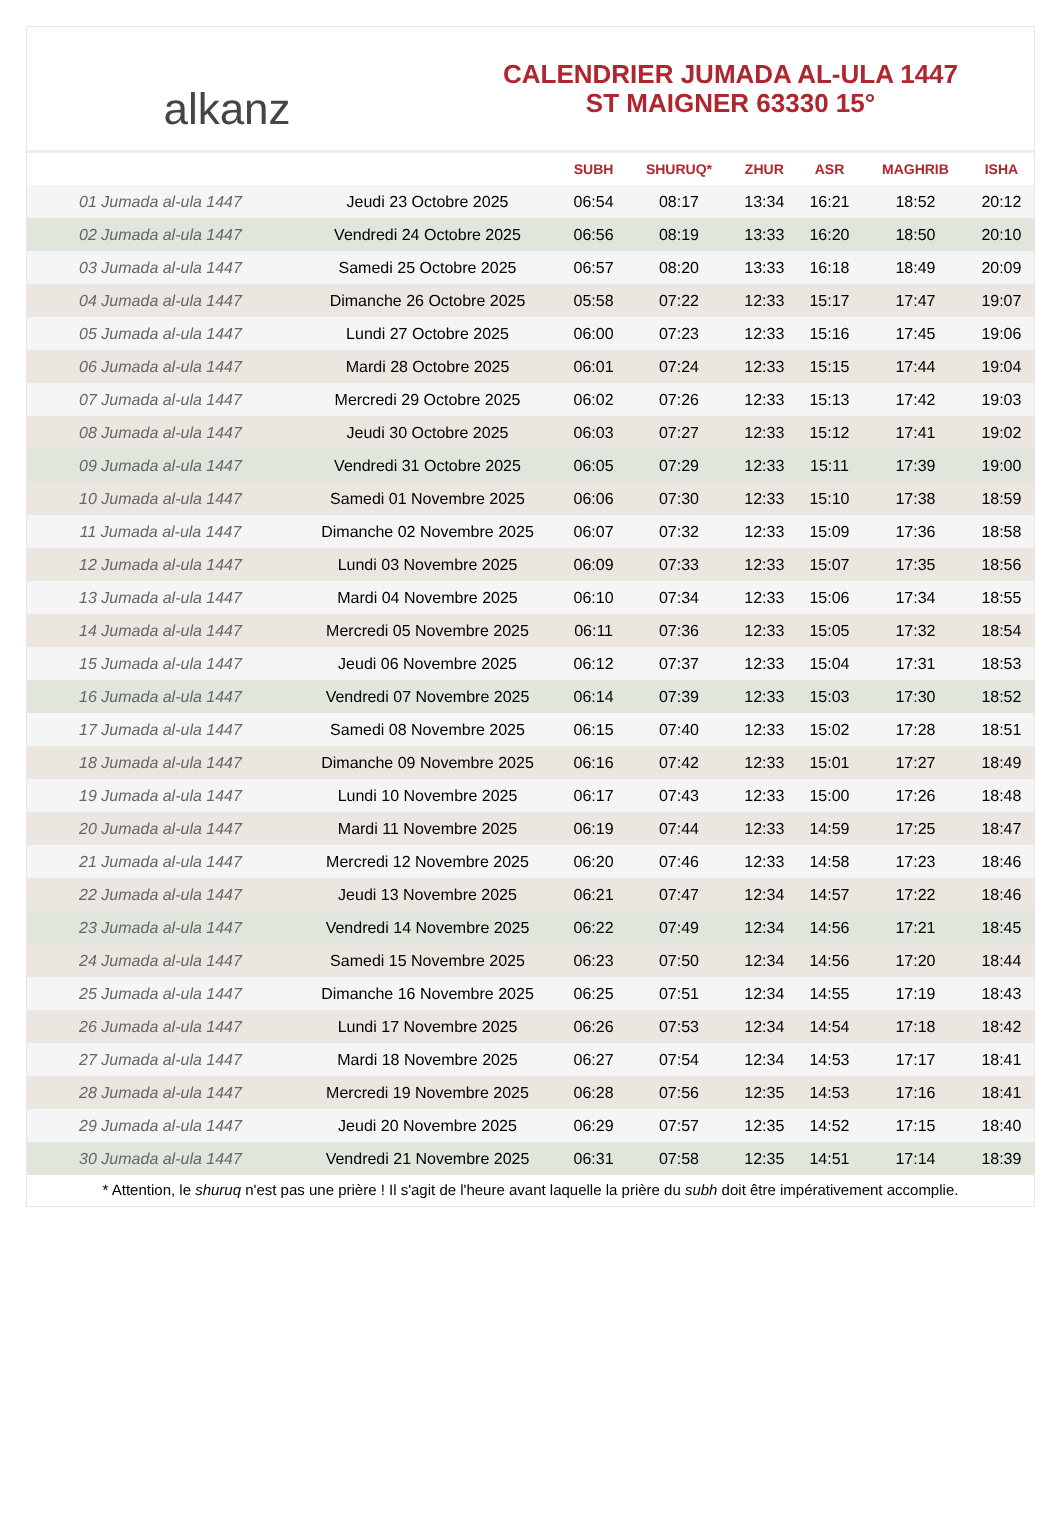alkanz
CALENDRIER JUMADA AL-ULA 1447
ST MAIGNER 63330 15°
| | | SUBH | SHURUQ* | ZHUR | ASR | MAGHRIB | ISHA |
| --- | --- | --- | --- | --- | --- | --- | --- |
| 01 Jumada al-ula 1447 | Jeudi 23 Octobre 2025 | 06:54 | 08:17 | 13:34 | 16:21 | 18:52 | 20:12 |
| 02 Jumada al-ula 1447 | Vendredi 24 Octobre 2025 | 06:56 | 08:19 | 13:33 | 16:20 | 18:50 | 20:10 |
| 03 Jumada al-ula 1447 | Samedi 25 Octobre 2025 | 06:57 | 08:20 | 13:33 | 16:18 | 18:49 | 20:09 |
| 04 Jumada al-ula 1447 | Dimanche 26 Octobre 2025 | 05:58 | 07:22 | 12:33 | 15:17 | 17:47 | 19:07 |
| 05 Jumada al-ula 1447 | Lundi 27 Octobre 2025 | 06:00 | 07:23 | 12:33 | 15:16 | 17:45 | 19:06 |
| 06 Jumada al-ula 1447 | Mardi 28 Octobre 2025 | 06:01 | 07:24 | 12:33 | 15:15 | 17:44 | 19:04 |
| 07 Jumada al-ula 1447 | Mercredi 29 Octobre 2025 | 06:02 | 07:26 | 12:33 | 15:13 | 17:42 | 19:03 |
| 08 Jumada al-ula 1447 | Jeudi 30 Octobre 2025 | 06:03 | 07:27 | 12:33 | 15:12 | 17:41 | 19:02 |
| 09 Jumada al-ula 1447 | Vendredi 31 Octobre 2025 | 06:05 | 07:29 | 12:33 | 15:11 | 17:39 | 19:00 |
| 10 Jumada al-ula 1447 | Samedi 01 Novembre 2025 | 06:06 | 07:30 | 12:33 | 15:10 | 17:38 | 18:59 |
| 11 Jumada al-ula 1447 | Dimanche 02 Novembre 2025 | 06:07 | 07:32 | 12:33 | 15:09 | 17:36 | 18:58 |
| 12 Jumada al-ula 1447 | Lundi 03 Novembre 2025 | 06:09 | 07:33 | 12:33 | 15:07 | 17:35 | 18:56 |
| 13 Jumada al-ula 1447 | Mardi 04 Novembre 2025 | 06:10 | 07:34 | 12:33 | 15:06 | 17:34 | 18:55 |
| 14 Jumada al-ula 1447 | Mercredi 05 Novembre 2025 | 06:11 | 07:36 | 12:33 | 15:05 | 17:32 | 18:54 |
| 15 Jumada al-ula 1447 | Jeudi 06 Novembre 2025 | 06:12 | 07:37 | 12:33 | 15:04 | 17:31 | 18:53 |
| 16 Jumada al-ula 1447 | Vendredi 07 Novembre 2025 | 06:14 | 07:39 | 12:33 | 15:03 | 17:30 | 18:52 |
| 17 Jumada al-ula 1447 | Samedi 08 Novembre 2025 | 06:15 | 07:40 | 12:33 | 15:02 | 17:28 | 18:51 |
| 18 Jumada al-ula 1447 | Dimanche 09 Novembre 2025 | 06:16 | 07:42 | 12:33 | 15:01 | 17:27 | 18:49 |
| 19 Jumada al-ula 1447 | Lundi 10 Novembre 2025 | 06:17 | 07:43 | 12:33 | 15:00 | 17:26 | 18:48 |
| 20 Jumada al-ula 1447 | Mardi 11 Novembre 2025 | 06:19 | 07:44 | 12:33 | 14:59 | 17:25 | 18:47 |
| 21 Jumada al-ula 1447 | Mercredi 12 Novembre 2025 | 06:20 | 07:46 | 12:33 | 14:58 | 17:23 | 18:46 |
| 22 Jumada al-ula 1447 | Jeudi 13 Novembre 2025 | 06:21 | 07:47 | 12:34 | 14:57 | 17:22 | 18:46 |
| 23 Jumada al-ula 1447 | Vendredi 14 Novembre 2025 | 06:22 | 07:49 | 12:34 | 14:56 | 17:21 | 18:45 |
| 24 Jumada al-ula 1447 | Samedi 15 Novembre 2025 | 06:23 | 07:50 | 12:34 | 14:56 | 17:20 | 18:44 |
| 25 Jumada al-ula 1447 | Dimanche 16 Novembre 2025 | 06:25 | 07:51 | 12:34 | 14:55 | 17:19 | 18:43 |
| 26 Jumada al-ula 1447 | Lundi 17 Novembre 2025 | 06:26 | 07:53 | 12:34 | 14:54 | 17:18 | 18:42 |
| 27 Jumada al-ula 1447 | Mardi 18 Novembre 2025 | 06:27 | 07:54 | 12:34 | 14:53 | 17:17 | 18:41 |
| 28 Jumada al-ula 1447 | Mercredi 19 Novembre 2025 | 06:28 | 07:56 | 12:35 | 14:53 | 17:16 | 18:41 |
| 29 Jumada al-ula 1447 | Jeudi 20 Novembre 2025 | 06:29 | 07:57 | 12:35 | 14:52 | 17:15 | 18:40 |
| 30 Jumada al-ula 1447 | Vendredi 21 Novembre 2025 | 06:31 | 07:58 | 12:35 | 14:51 | 17:14 | 18:39 |
* Attention, le shuruq n'est pas une prière ! Il s'agit de l'heure avant laquelle la prière du subh doit être impérativement accomplie.